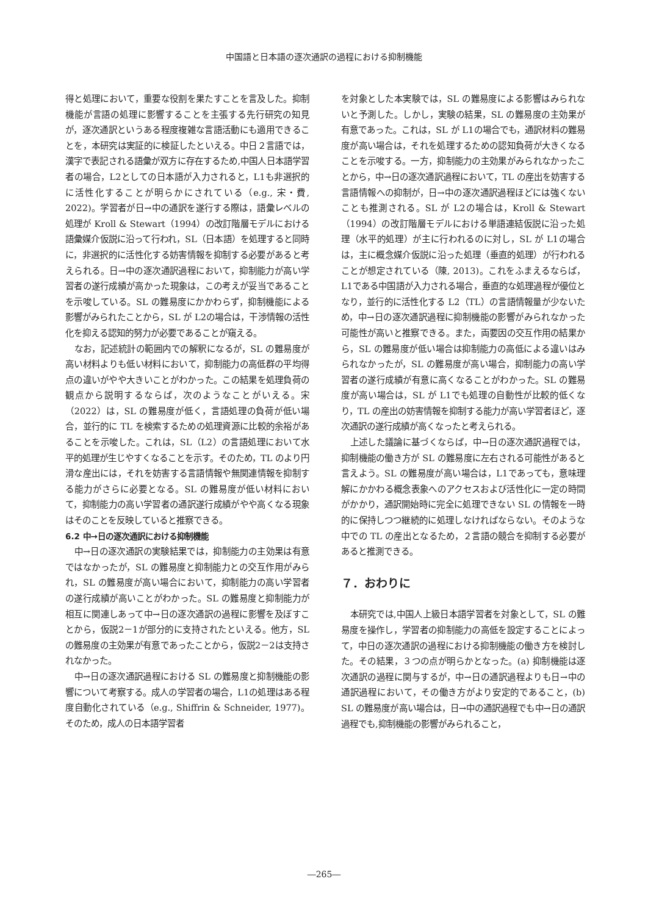中国語と日本語の逐次通訳の過程における抑制機能
得と処理において，重要な役割を果たすことを言及した。抑制機能が言語の処理に影響することを主張する先行研究の知見が，逐次通訳というある程度複雑な言語活動にも適用できることを，本研究は実証的に検証したといえる。中日２言語では，漢字で表記される語彙が双方に存在するため,中国人日本語学習者の場合，L2としての日本語が入力されると，L1も非選択的に活性化することが明らかにされている（e.g., 宋・費, 2022)。学習者が日→中の通訳を遂行する際は，語彙レベルの処理が Kroll & Stewart（1994）の改訂階層モデルにおける語彙媒介仮説に沿って行われ，SL（日本語）を処理すると同時に，非選択的に活性化する妨害情報を抑制する必要があると考えられる。日→中の逐次通訳過程において，抑制能力が高い学習者の遂行成績が高かった現象は，この考えが妥当であることを示唆している。SL の難易度にかかわらず，抑制機能による影響がみられたことから，SL が L2の場合は，干渉情報の活性化を抑える認知的努力が必要であることが窺える。
なお，記述統計の範囲内での解釈になるが，SL の難易度が高い材料よりも低い材料において，抑制能力の高低群の平均得点の違いがやや大きいことがわかった。この結果を処理負荷の観点から説明するならば，次のようなことがいえる。宋（2022）は，SL の難易度が低く，言語処理の負荷が低い場合，並行的に TL を検索するための処理資源に比較的余裕があることを示唆した。これは，SL（L2）の言語処理において水平的処理が生じやすくなることを示す。そのため，TL のより円滑な産出には，それを妨害する言語情報や無関連情報を抑制する能力がさらに必要となる。SL の難易度が低い材料において，抑制能力の高い学習者の通訳遂行成績がやや高くなる現象はそのことを反映していると推察できる。
6.2 中→日の逐次通訳における抑制機能
中→日の逐次通訳の実験結果では，抑制能力の主効果は有意ではなかったが，SL の難易度と抑制能力との交互作用がみられ，SL の難易度が高い場合において，抑制能力の高い学習者の遂行成績が高いことがわかった。SL の難易度と抑制能力が相互に関連しあって中→日の逐次通訳の過程に影響を及ぼすことから，仮説2－1が部分的に支持されたといえる。他方，SL の難易度の主効果が有意であったことから，仮説2－2は支持されなかった。
中→日の逐次通訳過程における SL の難易度と抑制機能の影響について考察する。成人の学習者の場合，L1の処理はある程度自動化されている（e.g., Shiffrin & Schneider, 1977)。そのため，成人の日本語学習者
を対象とした本実験では，SL の難易度による影響はみられないと予測した。しかし，実験の結果，SL の難易度の主効果が有意であった。これは，SL が L1の場合でも，通訳材料の難易度が高い場合は，それを処理するための認知負荷が大きくなることを示唆する。一方，抑制能力の主効果がみられなかったことから，中→日の逐次通訳過程において，TL の産出を妨害する言語情報への抑制が，日→中の逐次通訳過程ほどには強くないことも推測される。SL が L2の場合は，Kroll & Stewart（1994）の改訂階層モデルにおける単語連結仮説に沿った処理（水平的処理）が主に行われるのに対し，SL が L1の場合は，主に概念媒介仮説に沿った処理（垂直的処理）が行われることが想定されている（陳, 2013)。これをふまえるならば，L1である中国語が入力される場合，垂直的な処理過程が優位となり，並行的に活性化する L2（TL）の言語情報量が少ないため，中→日の逐次通訳過程に抑制機能の影響がみられなかった可能性が高いと推察できる。また，両要因の交互作用の結果から，SL の難易度が低い場合は抑制能力の高低による違いはみられなかったが，SL の難易度が高い場合，抑制能力の高い学習者の遂行成績が有意に高くなることがわかった。SL の難易度が高い場合は，SL が L1でも処理の自動性が比較的低くなり，TL の産出の妨害情報を抑制する能力が高い学習者ほど，逐次通訳の遂行成績が高くなったと考えられる。
上述した議論に基づくならば，中→日の逐次通訳過程では，抑制機能の働き方が SL の難易度に左右される可能性があると言えよう。SL の難易度が高い場合は，L1であっても，意味理解にかかわる概念表象へのアクセスおよび活性化に一定の時間がかかり，通訳開始時に完全に処理できない SL の情報を一時的に保持しつつ継続的に処理しなければならない。そのような中での TL の産出となるため，２言語の競合を抑制する必要があると推測できる。
７．おわりに
本研究では,中国人上級日本語学習者を対象として，SL の難易度を操作し，学習者の抑制能力の高低を設定することによって，中日の逐次通訳の過程における抑制機能の働き方を検討した。その結果，３つの点が明らかとなった。(a) 抑制機能は逐次通訳の過程に関与するが，中→日の通訳過程よりも日→中の通訳過程において，その働き方がより安定的であること，(b) SL の難易度が高い場合は，日→中の通訳過程でも中→日の通訳過程でも,抑制機能の影響がみられること，
―265―